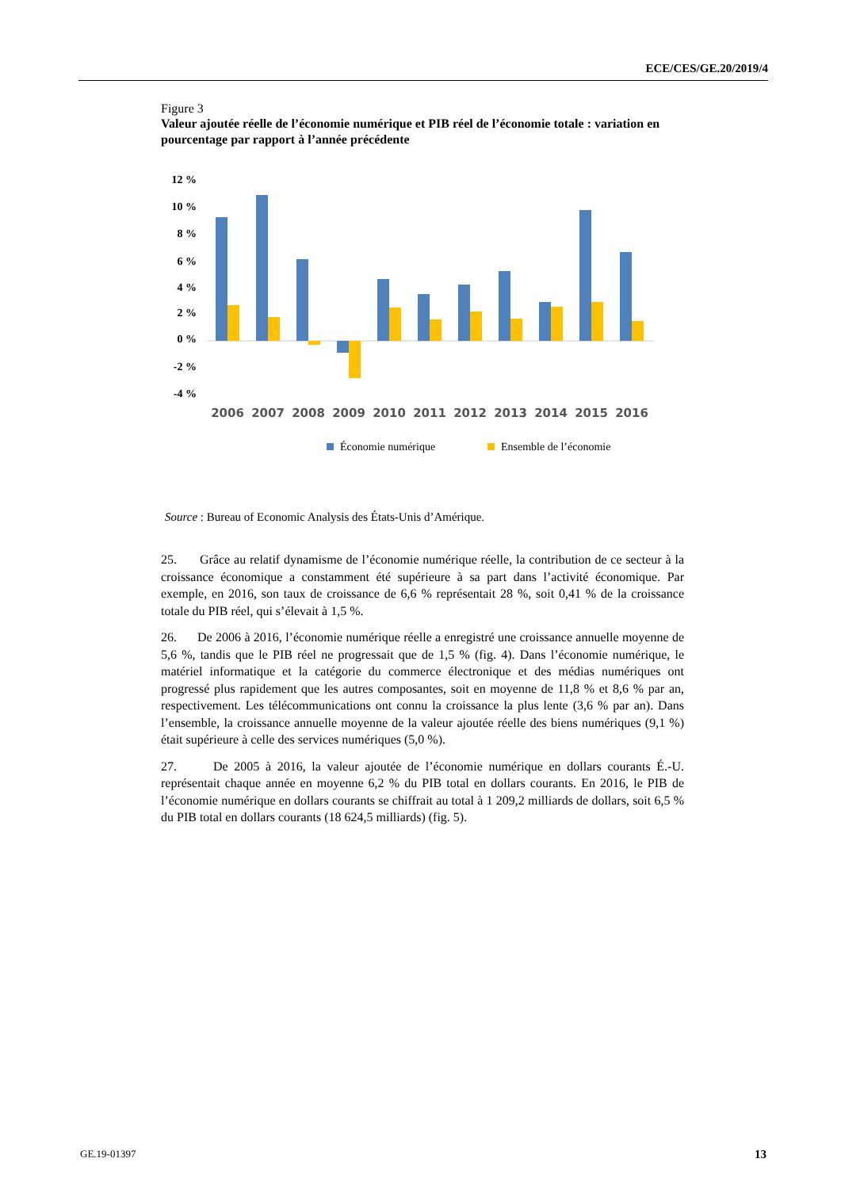ECE/CES/GE.20/2019/4
Figure 3
Valeur ajoutée réelle de l’économie numérique et PIB réel de l’économie totale : variation en pourcentage par rapport à l’année précédente
12 %
10 %
8 %
6 %
4 %
2 %
0 %
-2 %
-4 %
2006
2007
2008
2009
2010
2011
2012
2013
2014
2015
2016
Économie numérique
Ensemble de l’économie
Source : Bureau of Economic Analysis des États-Unis d’Amérique.
25. Grâce au relatif dynamisme de l’économie numérique réelle, la contribution de ce secteur à la croissance économique a constamment été supérieure à sa part dans l’activité économique. Par exemple, en 2016, son taux de croissance de 6,6 % représentait 28 %, soit 0,41 % de la croissance totale du PIB réel, qui s’élevait à 1,5 %.
26. De 2006 à 2016, l’économie numérique réelle a enregistré une croissance annuelle moyenne de 5,6 %, tandis que le PIB réel ne progressait que de 1,5 % (fig. 4). Dans l’économie numérique, le matériel informatique et la catégorie du commerce électronique et des médias numériques ont progressé plus rapidement que les autres composantes, soit en moyenne de 11,8 % et 8,6 % par an, respectivement. Les télécommunications ont connu la croissance la plus lente (3,6 % par an). Dans l’ensemble, la croissance annuelle moyenne de la valeur ajoutée réelle des biens numériques (9,1 %) était supérieure à celle des services numériques (5,0 %).
27. De 2005 à 2016, la valeur ajoutée de l’économie numérique en dollars courants É.-U. représentait chaque année en moyenne 6,2 % du PIB total en dollars courants. En 2016, le PIB de l’économie numérique en dollars courants se chiffrait au total à 1 209,2 milliards de dollars, soit 6,5 % du PIB total en dollars courants (18 624,5 milliards) (fig. 5).
GE.19-01397 13